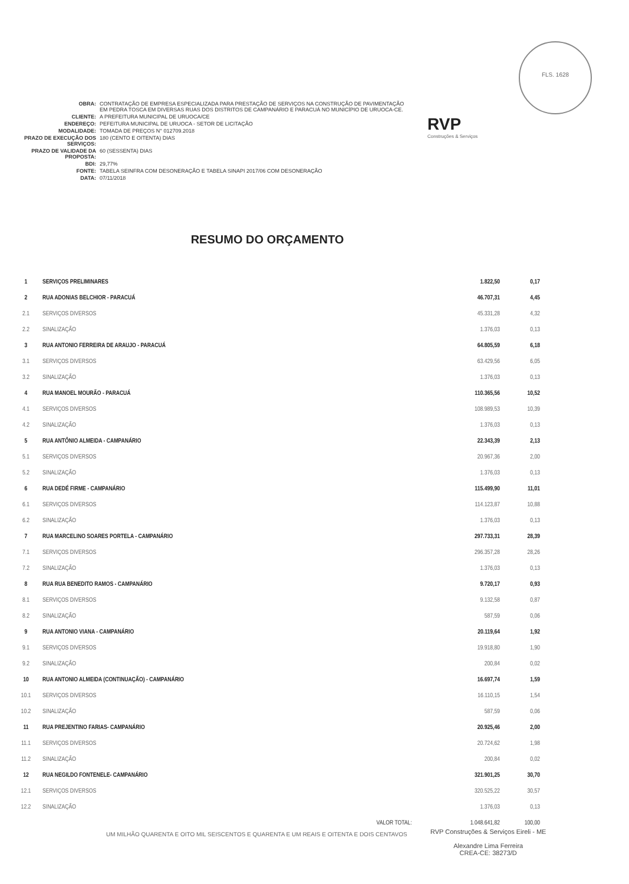FLS. 1628
| OBRA: | CONTRATAÇÃO DE EMPRESA ESPECIALIZADA PARA PRESTAÇÃO DE SERVIÇOS NA CONSTRUÇÃO DE PAVIMENTAÇÃO EM PEDRA TOSCA EM DIVERSAS RUAS DOS DISTRITOS DE CAMPANÁRIO E PARACUÁ NO MUNICÍPIO DE URUOCA-CE. |
| CLIENTE: | A PREFEITURA MUNICIPAL DE URUOCA/CE |
| ENDEREÇO: | PEFEITURA MUNICIPAL DE URUOCA - SETOR DE LICITAÇÃO |
| MODALIDADE: | TOMADA DE PREÇOS N° 012709.2018 |
| PRAZO DE EXECUÇÃO DOS SERVIÇOS: | 180 (CENTO E OITENTA) DIAS |
| PRAZO DE VALIDADE DA PROPOSTA: | 60 (SESSENTA) DIAS |
| BDI: | 29,77% |
| FONTE: | TABELA SEINFRA COM DESONERAÇÃO E TABELA SINAPI 2017/06 COM DESONERAÇÃO |
| DATA: | 07/11/2018 |
RVP
Construções & Serviços
RESUMO DO ORÇAMENTO
| 1 | SERVIÇOS PRELIMINARES | 1.822,50 | 0,17 |
| 2 | RUA ADONIAS BELCHIOR - PARACUÁ | 46.707,31 | 4,45 |
| 2.1 | SERVIÇOS DIVERSOS | 45.331,28 | 4,32 |
| 2.2 | SINALIZAÇÃO | 1.376,03 | 0,13 |
| 3 | RUA ANTONIO FERREIRA DE ARAUJO - PARACUÁ | 64.805,59 | 6,18 |
| 3.1 | SERVIÇOS DIVERSOS | 63.429,56 | 6,05 |
| 3.2 | SINALIZAÇÃO | 1.376,03 | 0,13 |
| 4 | RUA MANOEL MOURÃO - PARACUÁ | 110.365,56 | 10,52 |
| 4.1 | SERVIÇOS DIVERSOS | 108.989,53 | 10,39 |
| 4.2 | SINALIZAÇÃO | 1.376,03 | 0,13 |
| 5 | RUA ANTÔNIO ALMEIDA - CAMPANÁRIO | 22.343,39 | 2,13 |
| 5.1 | SERVIÇOS DIVERSOS | 20.967,36 | 2,00 |
| 5.2 | SINALIZAÇÃO | 1.376,03 | 0,13 |
| 6 | RUA DEDÉ FIRME - CAMPANÁRIO | 115.499,90 | 11,01 |
| 6.1 | SERVIÇOS DIVERSOS | 114.123,87 | 10,88 |
| 6.2 | SINALIZAÇÃO | 1.376,03 | 0,13 |
| 7 | RUA MARCELINO SOARES PORTELA - CAMPANÁRIO | 297.733,31 | 28,39 |
| 7.1 | SERVIÇOS DIVERSOS | 296.357,28 | 28,26 |
| 7.2 | SINALIZAÇÃO | 1.376,03 | 0,13 |
| 8 | RUA RUA BENEDITO RAMOS - CAMPANÁRIO | 9.720,17 | 0,93 |
| 8.1 | SERVIÇOS DIVERSOS | 9.132,58 | 0,87 |
| 8.2 | SINALIZAÇÃO | 587,59 | 0,06 |
| 9 | RUA ANTONIO VIANA - CAMPANÁRIO | 20.119,64 | 1,92 |
| 9.1 | SERVIÇOS DIVERSOS | 19.918,80 | 1,90 |
| 9.2 | SINALIZAÇÃO | 200,84 | 0,02 |
| 10 | RUA ANTONIO ALMEIDA (CONTINUAÇÃO) - CAMPANÁRIO | 16.697,74 | 1,59 |
| 10.1 | SERVIÇOS DIVERSOS | 16.110,15 | 1,54 |
| 10.2 | SINALIZAÇÃO | 587,59 | 0,06 |
| 11 | RUA PREJENTINO FARIAS- CAMPANÁRIO | 20.925,46 | 2,00 |
| 11.1 | SERVIÇOS DIVERSOS | 20.724,62 | 1,98 |
| 11.2 | SINALIZAÇÃO | 200,84 | 0,02 |
| 12 | RUA NEGILDO FONTENELE- CAMPANÁRIO | 321.901,25 | 30,70 |
| 12.1 | SERVIÇOS DIVERSOS | 320.525,22 | 30,57 |
| 12.2 | SINALIZAÇÃO | 1.376,03 | 0,13 |
| | VALOR TOTAL: | 1.048.641,82 | 100,00 |
UM MILHÃO QUARENTA E OITO MIL SEISCENTOS E QUARENTA E UM REAIS E OITENTA E DOIS CENTAVOS
RVP Construções & Serviços Eireli - ME
Alexandre Lima Ferreira
CREA-CE: 38273/D